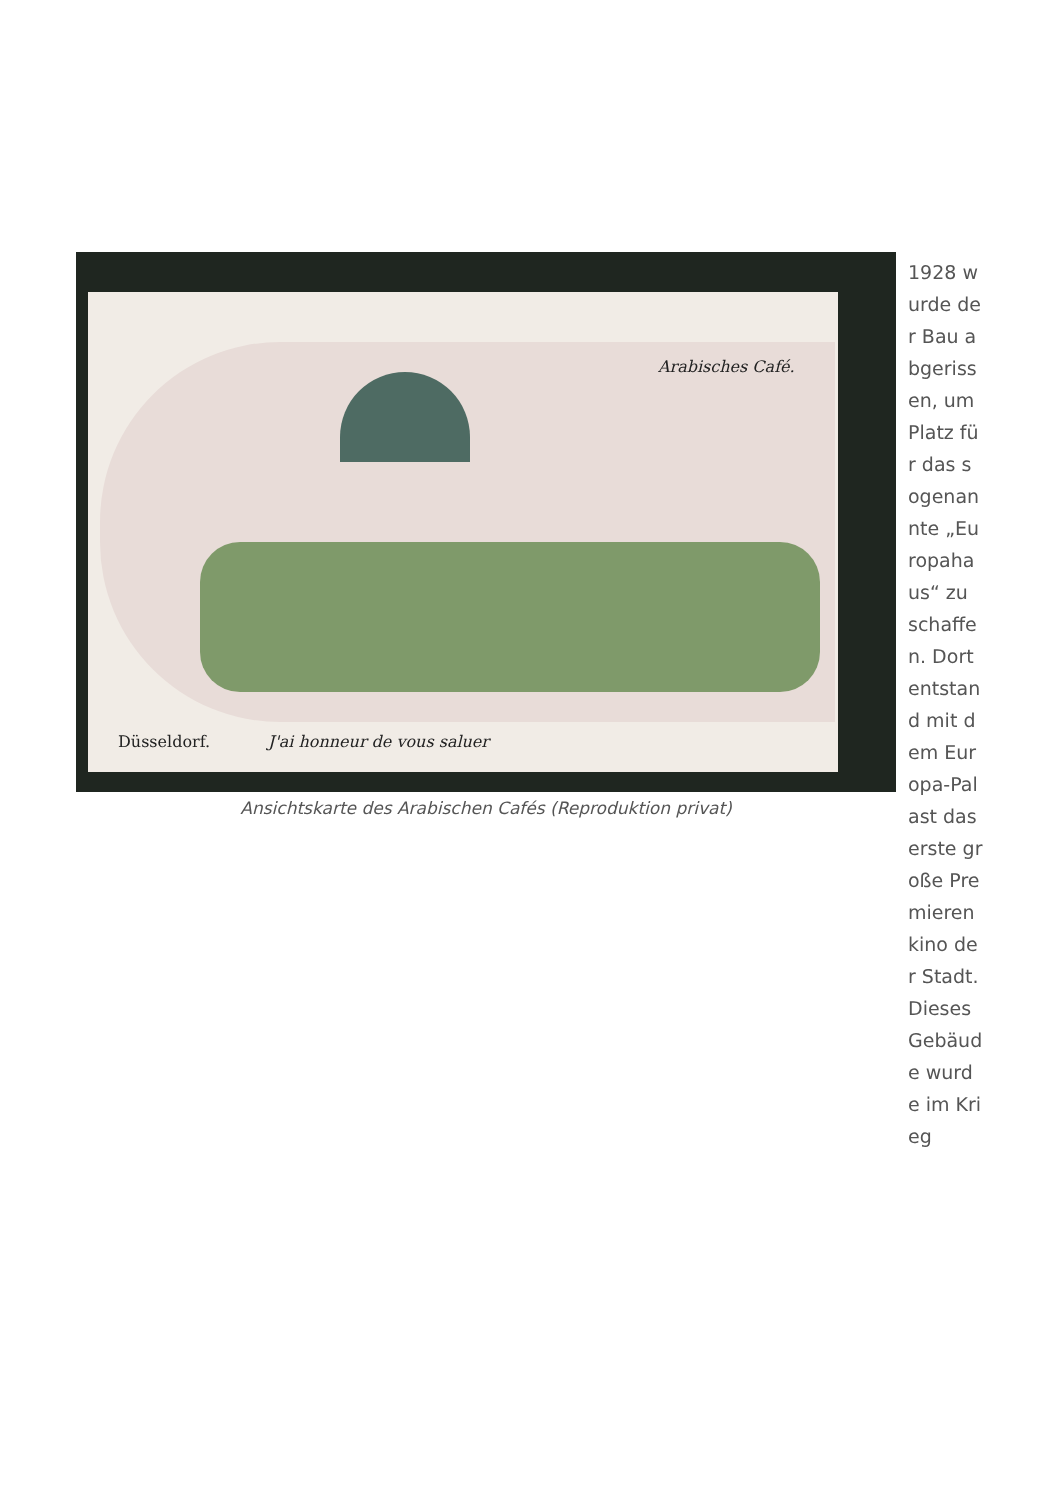Arabisches Café.
Düsseldorf. J'ai honneur de vous saluer
Ansichtskarte des Arabischen Cafés (Reproduktion privat)
1928 wurde der Bau abgerissen, um Platz für das sogenannte „Europahaus“ zu schaffen. Dort entstand mit dem Europa-Palast das erste große Premierenkino der Stadt. Dieses Gebäude wurde im Krieg